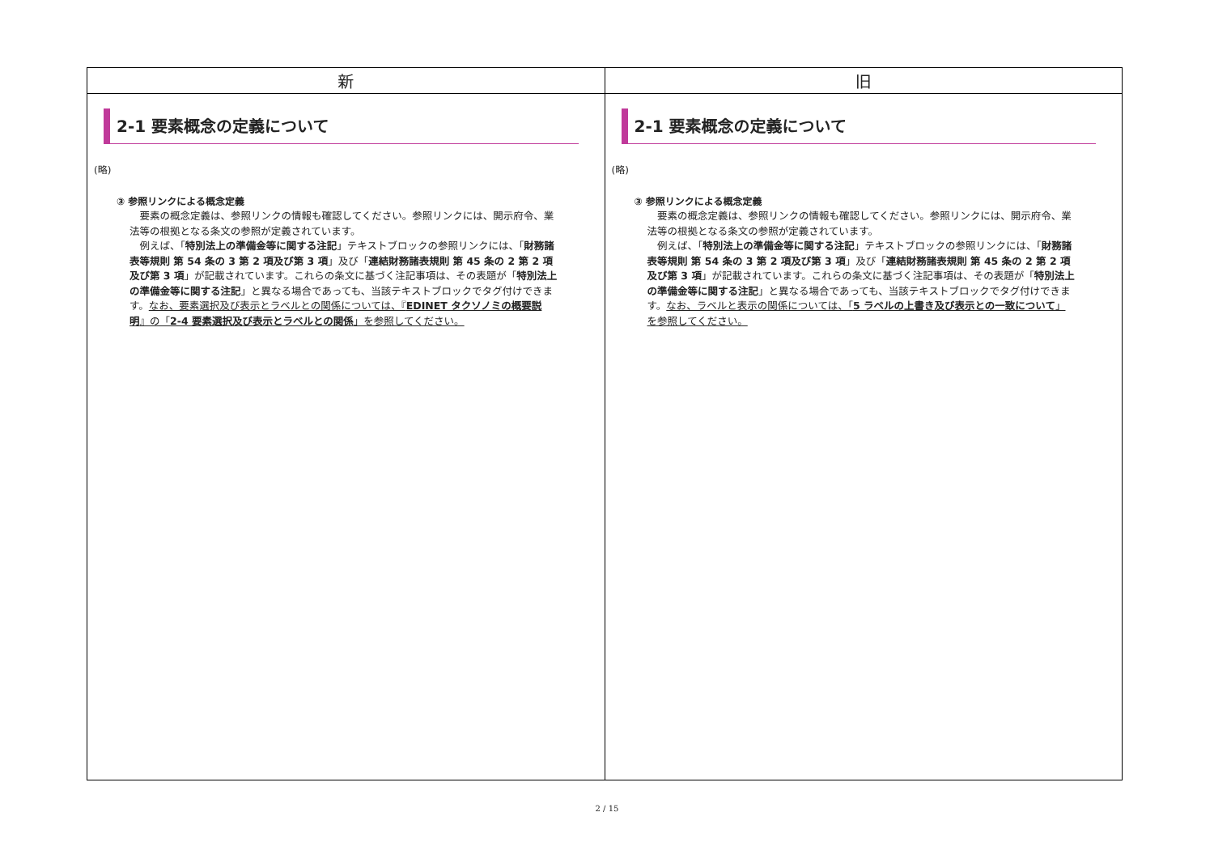| 新 | 旧 |
| --- | --- |
| 2-1 要素概念の定義について (略) ③ 参照リンクによる概念定義 要素の概念定義は、参照リンクの情報も確認してください。参照リンクには、開示府令、業法等の根拠となる条文の参照が定義されています。 例えば、「 特別法上の準備金等に関する注記 」テキストブロックの参照リンクには、「 財務諸表等規則 第 54 条の 3 第 2 項及び第 3 項 」及び「 連結財務諸表規則 第 45 条の 2 第 2 項及び第 3 項 」が記載されています。これらの条文に基づく注記事項は、その表題が「 特別法上の準備金等に関する注記 」と異なる場合であっても、当該テキストブロックでタグ付けできます。 なお、要素選択及び表示とラベルとの関係については、『 EDINET タクソノミの概要説明 』の「 2-4 要素選択及び表示とラベルとの関係 」を参照してください。 | 2-1 要素概念の定義について (略) ③ 参照リンクによる概念定義 要素の概念定義は、参照リンクの情報も確認してください。参照リンクには、開示府令、業法等の根拠となる条文の参照が定義されています。 例えば、「 特別法上の準備金等に関する注記 」テキストブロックの参照リンクには、「 財務諸表等規則 第 54 条の 3 第 2 項及び第 3 項 」及び「 連結財務諸表規則 第 45 条の 2 第 2 項及び第 3 項 」が記載されています。これらの条文に基づく注記事項は、その表題が「 特別法上の準備金等に関する注記 」と異なる場合であっても、当該テキストブロックでタグ付けできます。 なお、ラベルと表示の関係については、「 5 ラベルの上書き及び表示との一致について 」を参照してください。 |
2 / 15